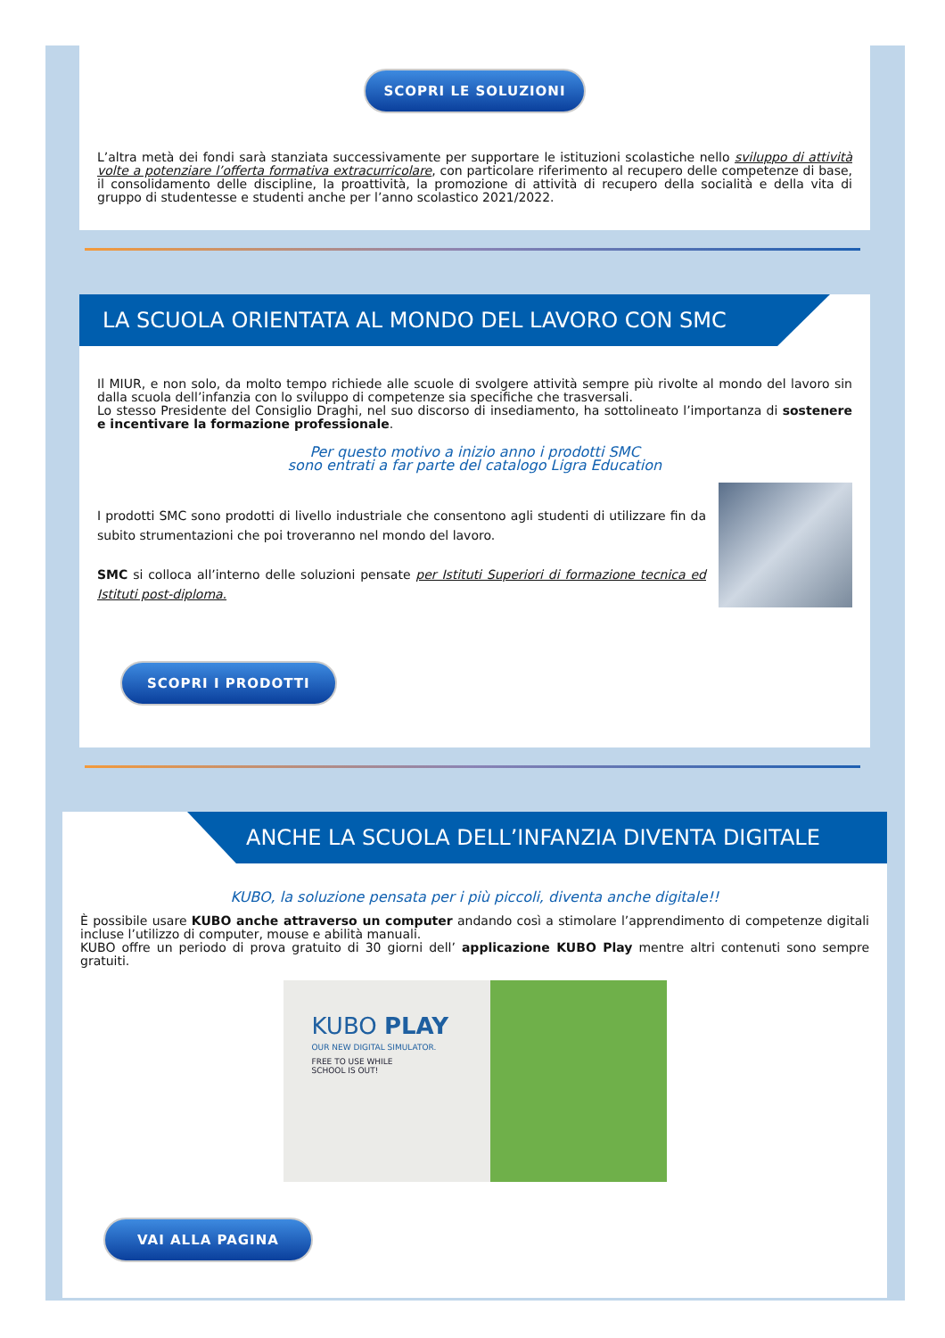SCOPRI LE SOLUZIONI
L’altra metà dei fondi sarà stanziata successivamente per supportare le istituzioni scolastiche nello sviluppo di attività volte a potenziare l’offerta formativa extracurricolare, con particolare riferimento al recupero delle competenze di base, il consolidamento delle discipline, la proattività, la promozione di attività di recupero della socialità e della vita di gruppo di studentesse e studenti anche per l’anno scolastico 2021/2022.
LA SCUOLA ORIENTATA AL MONDO DEL LAVORO CON SMC
Il MIUR, e non solo, da molto tempo richiede alle scuole di svolgere attività sempre più rivolte al mondo del lavoro sin dalla scuola dell’infanzia con lo sviluppo di competenze sia specifiche che trasversali.
Lo stesso Presidente del Consiglio Draghi, nel suo discorso di insediamento, ha sottolineato l’importanza di sostenere e incentivare la formazione professionale.
Per questo motivo a inizio anno i prodotti SMC
sono entrati a far parte del catalogo Ligra Education
I prodotti SMC sono prodotti di livello industriale che consentono agli studenti di utilizzare fin da subito strumentazioni che poi troveranno nel mondo del lavoro.
SMC si colloca all’interno delle soluzioni pensate per Istituti Superiori di formazione tecnica ed Istituti post-diploma.
SCOPRI I PRODOTTI
ANCHE LA SCUOLA DELL’INFANZIA DIVENTA DIGITALE
KUBO, la soluzione pensata per i più piccoli, diventa anche digitale!!
È possibile usare KUBO anche attraverso un computer andando così a stimolare l’apprendimento di competenze digitali incluse l’utilizzo di computer, mouse e abilità manuali.
KUBO offre un periodo di prova gratuito di 30 giorni dell’ applicazione KUBO Play mentre altri contenuti sono sempre gratuiti.
KUBO PLAY
OUR NEW DIGITAL SIMULATOR.
FREE TO USE WHILE
SCHOOL IS OUT!
VAI ALLA PAGINA